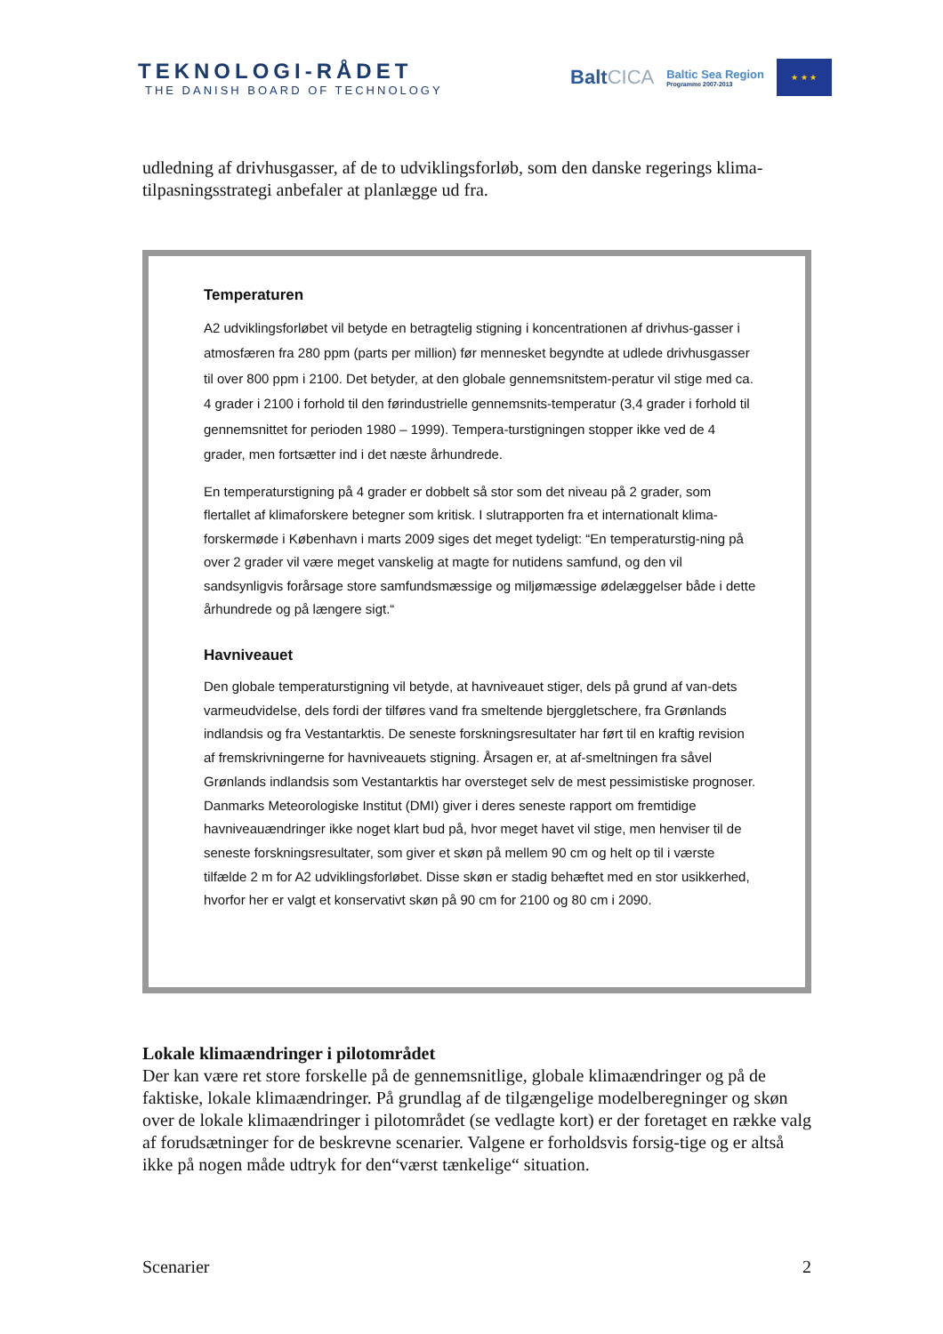TEKNOLOGI-RÅDET
THE DANISH BOARD OF TECHNOLOGY
BaltCICA
Baltic Sea Region
Programme 2007-2013
★ ★ ★
udledning af drivhusgasser, af de to udviklingsforløb, som den danske regerings klima-tilpasningsstrategi anbefaler at planlægge ud fra.
Temperaturen
A2 udviklingsforløbet vil betyde en betragtelig stigning i koncentrationen af drivhus-gasser i atmosfæren fra 280 ppm (parts per million) før mennesket begyndte at udlede drivhusgasser til over 800 ppm i 2100. Det betyder, at den globale gennemsnitstem-peratur vil stige med ca. 4 grader i 2100 i forhold til den førindustrielle gennemsnits-temperatur (3,4 grader i forhold til gennemsnittet for perioden 1980 – 1999). Tempera-turstigningen stopper ikke ved de 4 grader, men fortsætter ind i det næste århundrede.
En temperaturstigning på 4 grader er dobbelt så stor som det niveau på 2 grader, som flertallet af klimaforskere betegner som kritisk. I slutrapporten fra et internationalt klima-forskermøde i København i marts 2009 siges det meget tydeligt: “En temperaturstig-ning på over 2 grader vil være meget vanskelig at magte for nutidens samfund, og den vil sandsynligvis forårsage store samfundsmæssige og miljømæssige ødelæggelser både i dette århundrede og på længere sigt.“
Havniveauet
Den globale temperaturstigning vil betyde, at havniveauet stiger, dels på grund af van-dets varmeudvidelse, dels fordi der tilføres vand fra smeltende bjerggletschere, fra Grønlands indlandsis og fra Vestantarktis. De seneste forskningsresultater har ført til en kraftig revision af fremskrivningerne for havniveauets stigning. Årsagen er, at af-smeltningen fra såvel Grønlands indlandsis som Vestantarktis har oversteget selv de mest pessimistiske prognoser. Danmarks Meteorologiske Institut (DMI) giver i deres seneste rapport om fremtidige havniveauændringer ikke noget klart bud på, hvor meget havet vil stige, men henviser til de seneste forskningsresultater, som giver et skøn på mellem 90 cm og helt op til i værste tilfælde 2 m for A2 udviklingsforløbet. Disse skøn er stadig behæftet med en stor usikkerhed, hvorfor her er valgt et konservativt skøn på 90 cm for 2100 og 80 cm i 2090.
Lokale klimaændringer i pilotområdet
Der kan være ret store forskelle på de gennemsnitlige, globale klimaændringer og på de faktiske, lokale klimaændringer. På grundlag af de tilgængelige modelberegninger og skøn over de lokale klimaændringer i pilotområdet (se vedlagte kort) er der foretaget en række valg af forudsætninger for de beskrevne scenarier. Valgene er forholdsvis forsig-tige og er altså ikke på nogen måde udtryk for den“værst tænkelige“ situation.
Scenarier 2